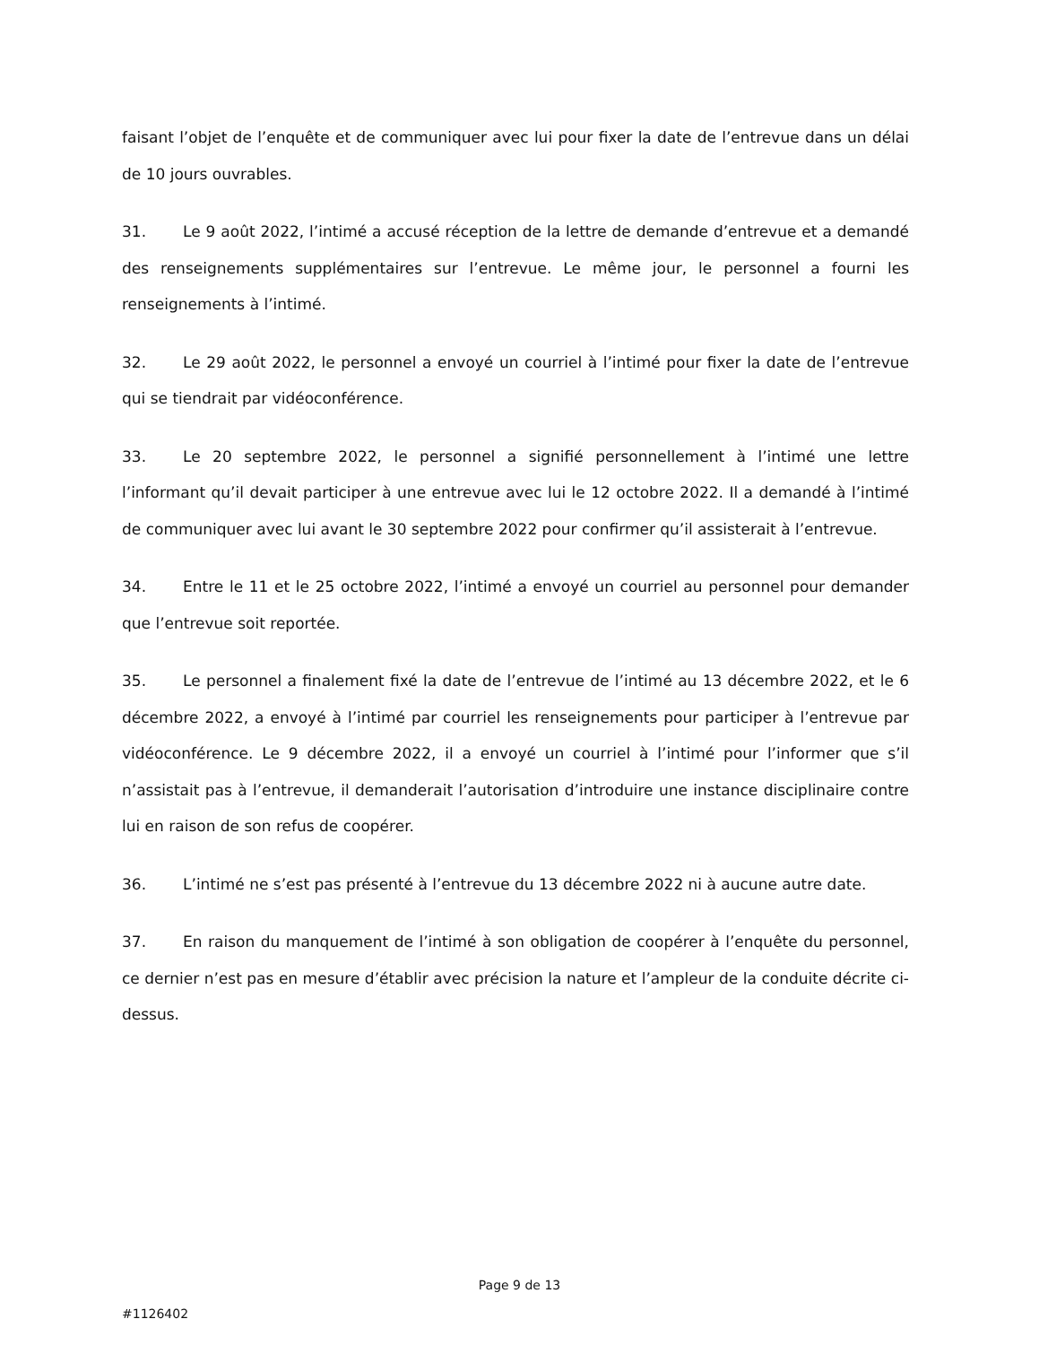faisant l’objet de l’enquête et de communiquer avec lui pour fixer la date de l’entrevue dans un délai de 10 jours ouvrables.
31. Le 9 août 2022, l’intimé a accusé réception de la lettre de demande d’entrevue et a demandé des renseignements supplémentaires sur l’entrevue. Le même jour, le personnel a fourni les renseignements à l’intimé.
32. Le 29 août 2022, le personnel a envoyé un courriel à l’intimé pour fixer la date de l’entrevue qui se tiendrait par vidéoconférence.
33. Le 20 septembre 2022, le personnel a signifié personnellement à l’intimé une lettre l’informant qu’il devait participer à une entrevue avec lui le 12 octobre 2022. Il a demandé à l’intimé de communiquer avec lui avant le 30 septembre 2022 pour confirmer qu’il assisterait à l’entrevue.
34. Entre le 11 et le 25 octobre 2022, l’intimé a envoyé un courriel au personnel pour demander que l’entrevue soit reportée.
35. Le personnel a finalement fixé la date de l’entrevue de l’intimé au 13 décembre 2022, et le 6 décembre 2022, a envoyé à l’intimé par courriel les renseignements pour participer à l’entrevue par vidéoconférence. Le 9 décembre 2022, il a envoyé un courriel à l’intimé pour l’informer que s’il n’assistait pas à l’entrevue, il demanderait l’autorisation d’introduire une instance disciplinaire contre lui en raison de son refus de coopérer.
36. L’intimé ne s’est pas présenté à l’entrevue du 13 décembre 2022 ni à aucune autre date.
37. En raison du manquement de l’intimé à son obligation de coopérer à l’enquête du personnel, ce dernier n’est pas en mesure d’établir avec précision la nature et l’ampleur de la conduite décrite ci-dessus.
Page 9 de 13
#1126402